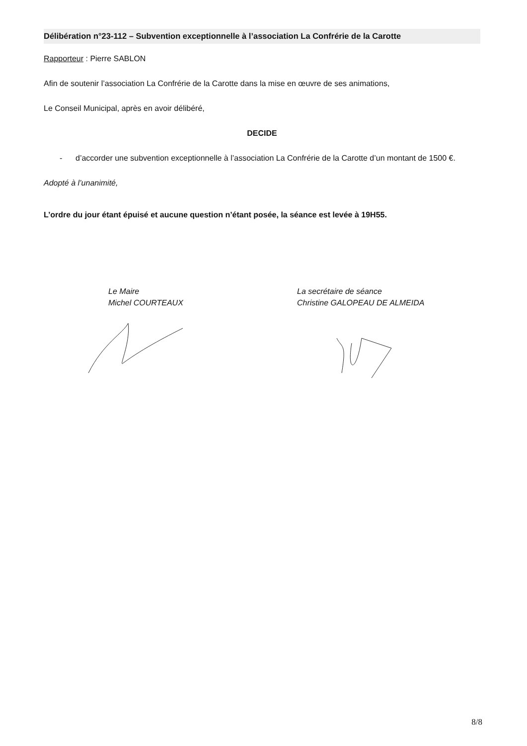Délibération n°23-112 – Subvention exceptionnelle à l’association La Confrérie de la Carotte
Rapporteur : Pierre SABLON
Afin de soutenir l’association La Confrérie de la Carotte dans la mise en œuvre de ses animations,
Le Conseil Municipal, après en avoir délibéré,
DECIDE
- d’accorder une subvention exceptionnelle à l’association La Confrérie de la Carotte d’un montant de 1500 €.
Adopté à l’unanimité,
L’ordre du jour étant épuisé et aucune question n’étant posée, la séance est levée à 19H55.
Le Maire
Michel COURTEAUX
La secrétaire de séance
Christine GALOPEAU DE ALMEIDA
8/8